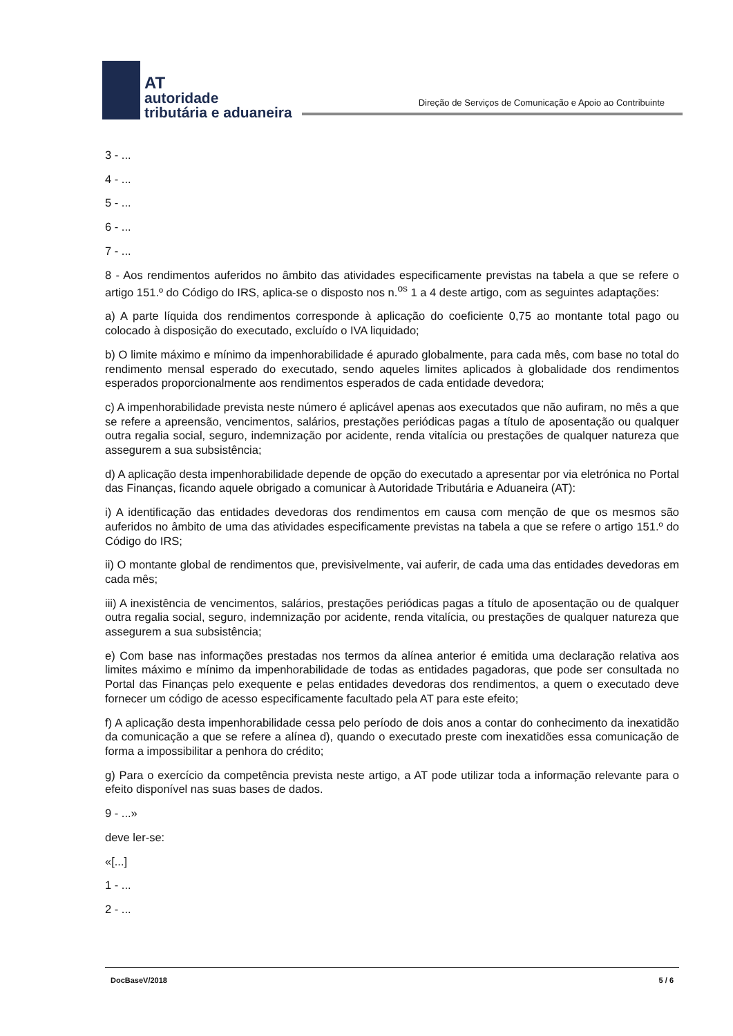AT
autoridade
tributária e aduaneira
Direção de Serviços de Comunicação e Apoio ao Contribuinte
3 - ...
4 - ...
5 - ...
6 - ...
7 - ...
8 - Aos rendimentos auferidos no âmbito das atividades especificamente previstas na tabela a que se refere o artigo 151.º do Código do IRS, aplica-se o disposto nos n.<sup>os</sup> 1 a 4 deste artigo, com as seguintes adaptações:
a) A parte líquida dos rendimentos corresponde à aplicação do coeficiente 0,75 ao montante total pago ou colocado à disposição do executado, excluído o IVA liquidado;
b) O limite máximo e mínimo da impenhorabilidade é apurado globalmente, para cada mês, com base no total do rendimento mensal esperado do executado, sendo aqueles limites aplicados à globalidade dos rendimentos esperados proporcionalmente aos rendimentos esperados de cada entidade devedora;
c) A impenhorabilidade prevista neste número é aplicável apenas aos executados que não aufiram, no mês a que se refere a apreensão, vencimentos, salários, prestações periódicas pagas a título de aposentação ou qualquer outra regalia social, seguro, indemnização por acidente, renda vitalícia ou prestações de qualquer natureza que assegurem a sua subsistência;
d) A aplicação desta impenhorabilidade depende de opção do executado a apresentar por via eletrónica no Portal das Finanças, ficando aquele obrigado a comunicar à Autoridade Tributária e Aduaneira (AT):
i) A identificação das entidades devedoras dos rendimentos em causa com menção de que os mesmos são auferidos no âmbito de uma das atividades especificamente previstas na tabela a que se refere o artigo 151.º do Código do IRS;
ii) O montante global de rendimentos que, previsivelmente, vai auferir, de cada uma das entidades devedoras em cada mês;
iii) A inexistência de vencimentos, salários, prestações periódicas pagas a título de aposentação ou de qualquer outra regalia social, seguro, indemnização por acidente, renda vitalícia, ou prestações de qualquer natureza que assegurem a sua subsistência;
e) Com base nas informações prestadas nos termos da alínea anterior é emitida uma declaração relativa aos limites máximo e mínimo da impenhorabilidade de todas as entidades pagadoras, que pode ser consultada no Portal das Finanças pelo exequente e pelas entidades devedoras dos rendimentos, a quem o executado deve fornecer um código de acesso especificamente facultado pela AT para este efeito;
f) A aplicação desta impenhorabilidade cessa pelo período de dois anos a contar do conhecimento da inexatidão da comunicação a que se refere a alínea d), quando o executado preste com inexatidões essa comunicação de forma a impossibilitar a penhora do crédito;
g) Para o exercício da competência prevista neste artigo, a AT pode utilizar toda a informação relevante para o efeito disponível nas suas bases de dados.
9 - ...»
deve ler-se:
«[...]
1 - ...
2 - ...
DocBaseV/2018 5 / 6